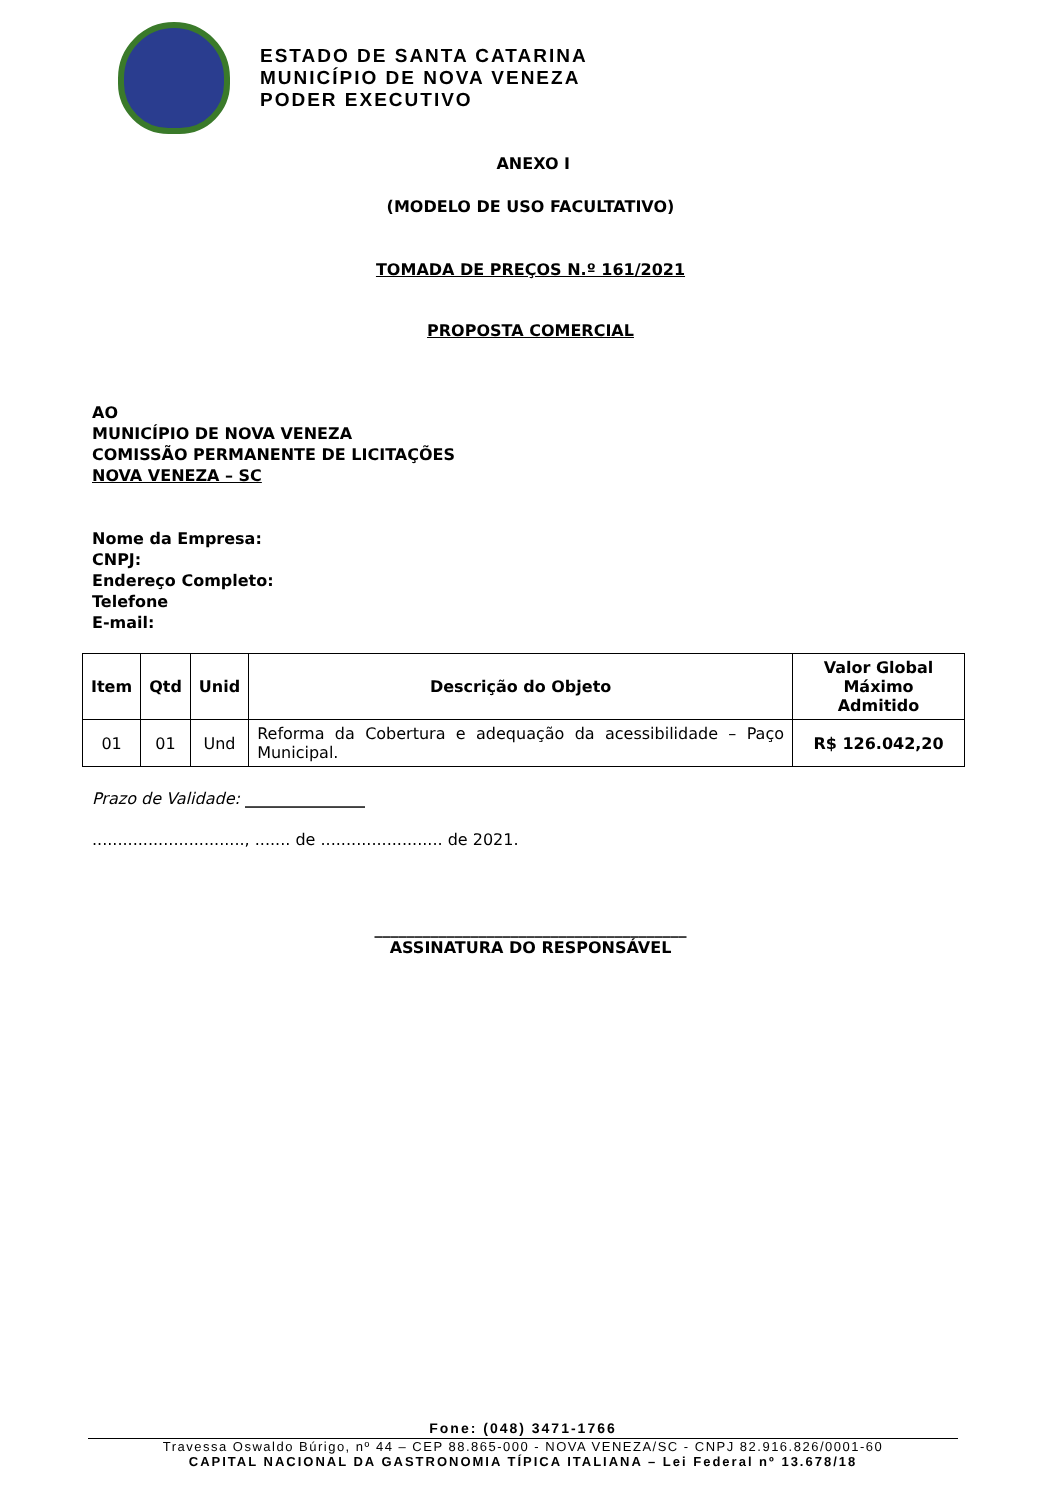ESTADO DE SANTA CATARINA
MUNICÍPIO DE NOVA VENEZA
PODER EXECUTIVO
ANEXO I
(MODELO DE USO FACULTATIVO)
TOMADA DE PREÇOS N.º 161/2021
PROPOSTA COMERCIAL
AO
MUNICÍPIO DE NOVA VENEZA
COMISSÃO PERMANENTE DE LICITAÇÕES
NOVA VENEZA – SC
Nome da Empresa:
CNPJ:
Endereço Completo:
Telefone
E-mail:
| Item | Qtd | Unid | Descrição do Objeto | Valor Global Máximo Admitido |
| --- | --- | --- | --- | --- |
| 01 | 01 | Und | Reforma da Cobertura e adequação da acessibilidade – Paço Municipal. | R$ 126.042,20 |
Prazo de Validade: _______________
.............................., ....... de ........................ de 2021.
_______________________________________
ASSINATURA DO RESPONSÁVEL
Fone: (048) 3471-1766
Travessa Oswaldo Búrigo, nº 44 – CEP 88.865-000 - NOVA VENEZA/SC - CNPJ 82.916.826/0001-60
CAPITAL NACIONAL DA GASTRONOMIA TÍPICA ITALIANA – Lei Federal nº 13.678/18